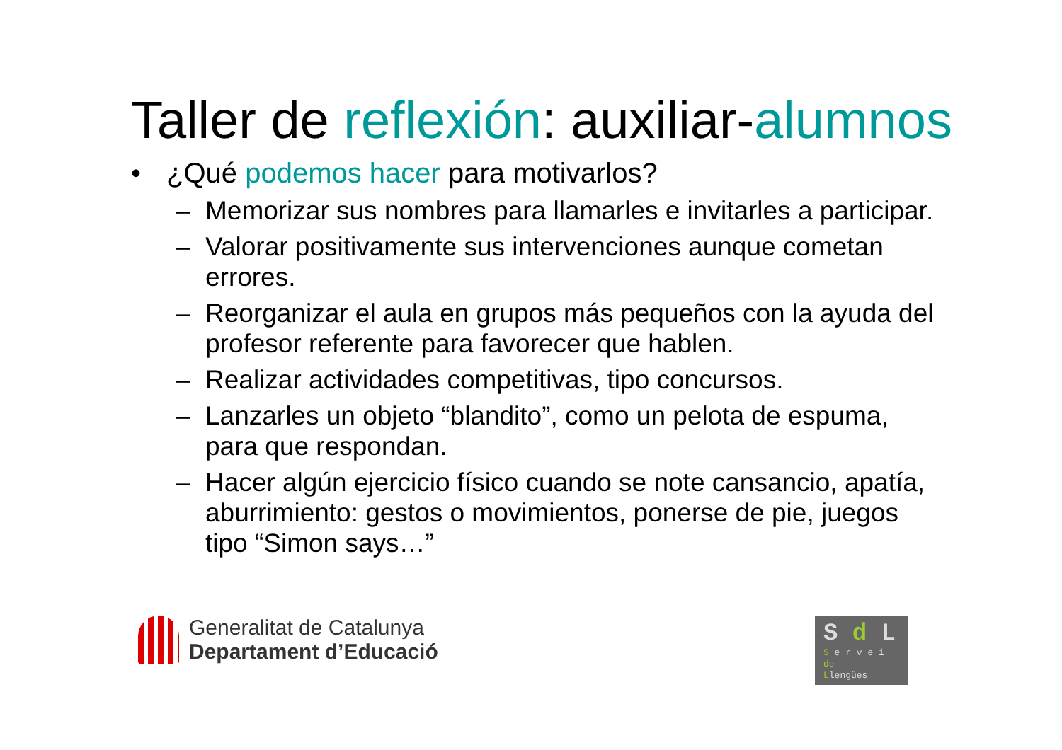Taller de reflexión: auxiliar-alumnos
• ¿Qué podemos hacer para motivarlos?
– Memorizar sus nombres para llamarles e invitarles a participar.
– Valorar positivamente sus intervenciones aunque cometan errores.
– Reorganizar el aula en grupos más pequeños con la ayuda del profesor referente para favorecer que hablen.
– Realizar actividades competitivas, tipo concursos.
– Lanzarles un objeto “blandito”, como un pelota de espuma, para que respondan.
– Hacer algún ejercicio físico cuando se note cansancio, apatía, aburrimiento: gestos o movimientos, ponerse de pie, juegos tipo “Simon says…”
Generalitat de Catalunya
Departament d’Educació
S d L
S e r v e i
de
Llengües